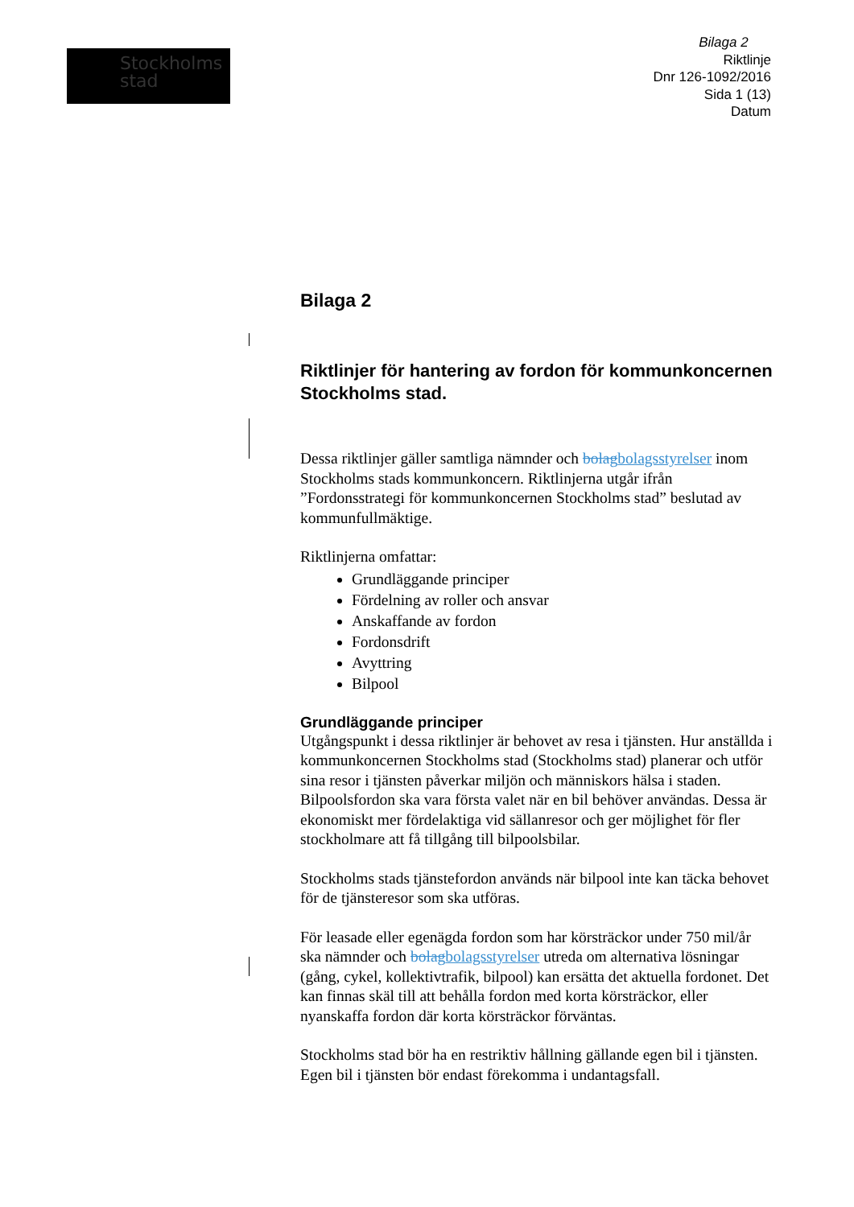Stockholms
stad
Bilaga 2
Riktlinje
Dnr 126-1092/2016
Sida 1 (13)
Datum
Bilaga 2
Riktlinjer för hantering av fordon för kommunkoncernen Stockholms stad.
Dessa riktlinjer gäller samtliga nämnder och bolag bolagsstyrelser inom Stockholms stads kommunkoncern. Riktlinjerna utgår ifrån ”Fordonsstrategi för kommunkoncernen Stockholms stad” beslutad av kommunfullmäktige.
Riktlinjerna omfattar:
Grundläggande principer
Fördelning av roller och ansvar
Anskaffande av fordon
Fordonsdrift
Avyttring
Bilpool
Grundläggande principer
Utgångspunkt i dessa riktlinjer är behovet av resa i tjänsten. Hur anställda i kommunkoncernen Stockholms stad (Stockholms stad) planerar och utför sina resor i tjänsten påverkar miljön och människors hälsa i staden. Bilpoolsfordon ska vara första valet när en bil behöver användas. Dessa är ekonomiskt mer fördelaktiga vid sällanresor och ger möjlighet för fler stockholmare att få tillgång till bilpoolsbilar.
Stockholms stads tjänstefordon används när bilpool inte kan täcka behovet för de tjänsteresor som ska utföras.
För leasade eller egenägda fordon som har körsträckor under 750 mil/år ska nämnder och bolag bolagsstyrelser utreda om alternativa lösningar (gång, cykel, kollektivtrafik, bilpool) kan ersätta det aktuella fordonet. Det kan finnas skäl till att behålla fordon med korta körsträckor, eller nyanskaffa fordon där korta körsträckor förväntas.
Stockholms stad bör ha en restriktiv hållning gällande egen bil i tjänsten. Egen bil i tjänsten bör endast förekomma i undantagsfall.